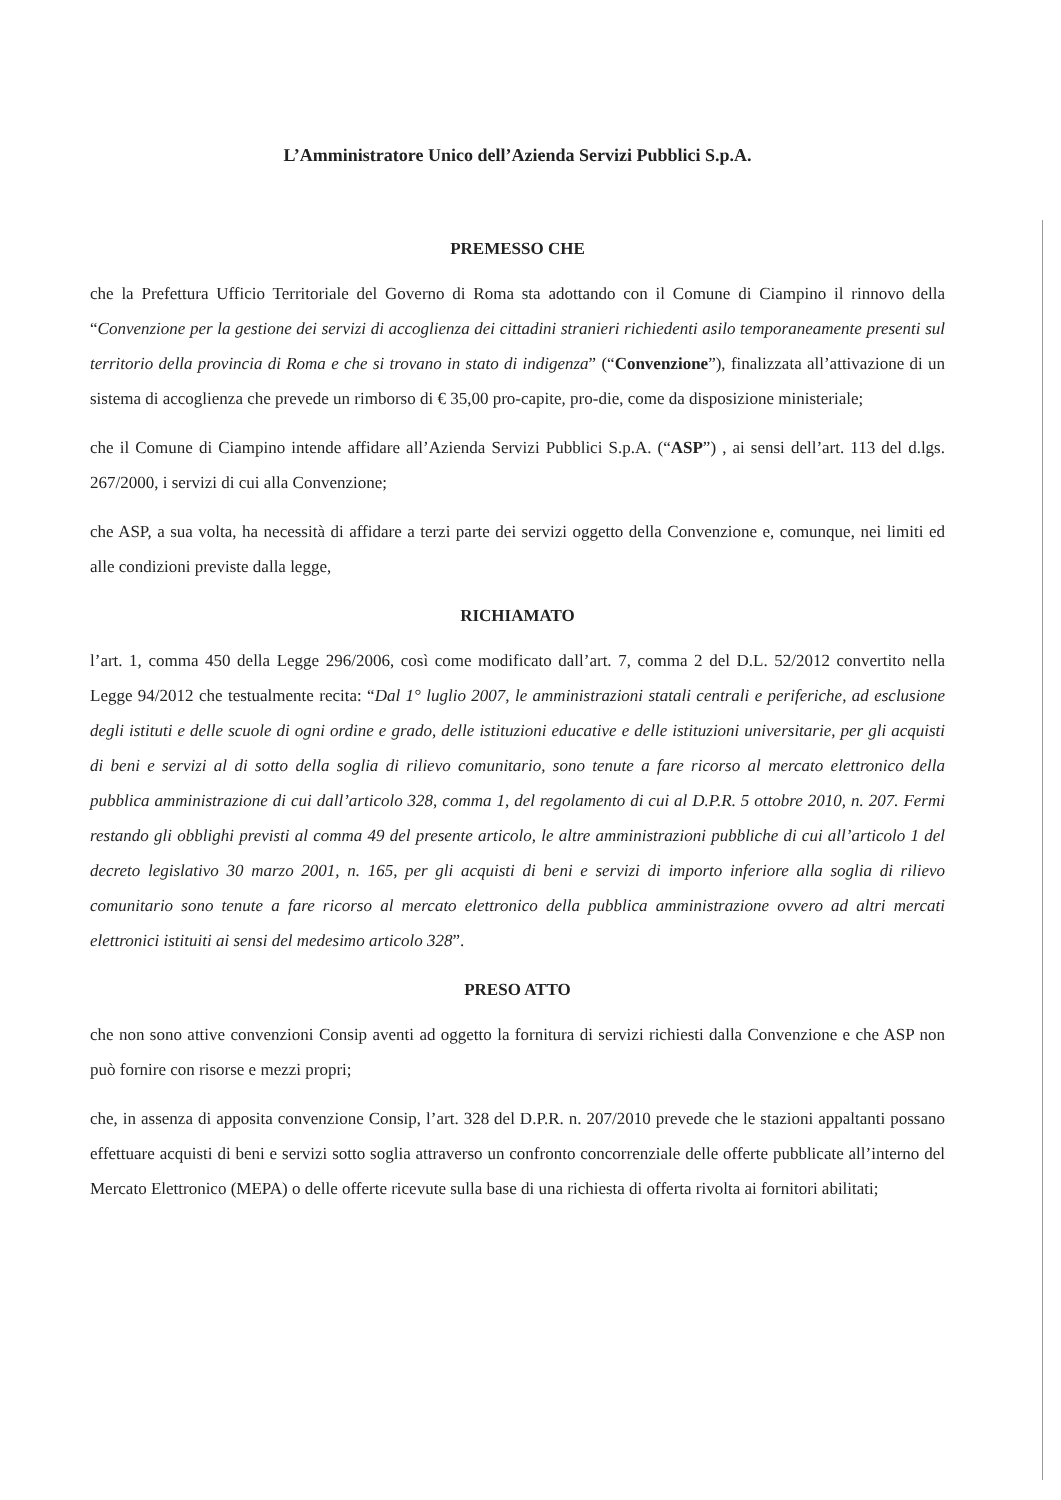L’Amministratore Unico dell’Azienda Servizi Pubblici S.p.A.
PREMESSO CHE
che la Prefettura Ufficio Territoriale del Governo di Roma sta adottando con il Comune di Ciampino il rinnovo della “Convenzione per la gestione dei servizi di accoglienza dei cittadini stranieri richiedenti asilo temporaneamente presenti sul territorio della provincia di Roma e che si trovano in stato di indigenza” (“Convenzione”), finalizzata all’attivazione di un sistema di accoglienza che prevede un rimborso di € 35,00 pro-capite, pro-die, come da disposizione ministeriale;
che il Comune di Ciampino intende affidare all’Azienda Servizi Pubblici S.p.A. (“ASP”) , ai sensi dell’art. 113 del d.lgs. 267/2000, i servizi di cui alla Convenzione;
che ASP, a sua volta, ha necessità di affidare a terzi parte dei servizi oggetto della Convenzione e, comunque, nei limiti ed alle condizioni previste dalla legge,
RICHIAMATO
l’art. 1, comma 450 della Legge 296/2006, così come modificato dall’art. 7, comma 2 del D.L. 52/2012 convertito nella Legge 94/2012 che testualmente recita: “Dal 1° luglio 2007, le amministrazioni statali centrali e periferiche, ad esclusione degli istituti e delle scuole di ogni ordine e grado, delle istituzioni educative e delle istituzioni universitarie, per gli acquisti di beni e servizi al di sotto della soglia di rilievo comunitario, sono tenute a fare ricorso al mercato elettronico della pubblica amministrazione di cui dall’articolo 328, comma 1, del regolamento di cui al D.P.R. 5 ottobre 2010, n. 207. Fermi restando gli obblighi previsti al comma 49 del presente articolo, le altre amministrazioni pubbliche di cui all’articolo 1 del decreto legislativo 30 marzo 2001, n. 165, per gli acquisti di beni e servizi di importo inferiore alla soglia di rilievo comunitario sono tenute a fare ricorso al mercato elettronico della pubblica amministrazione ovvero ad altri mercati elettronici istituiti ai sensi del medesimo articolo 328”.
PRESO ATTO
che non sono attive convenzioni Consip aventi ad oggetto la fornitura di servizi richiesti dalla Convenzione e che ASP non può fornire con risorse e mezzi propri;
che, in assenza di apposita convenzione Consip, l’art. 328 del D.P.R. n. 207/2010 prevede che le stazioni appaltanti possano effettuare acquisti di beni e servizi sotto soglia attraverso un confronto concorrenziale delle offerte pubblicate all’interno del Mercato Elettronico (MEPA) o delle offerte ricevute sulla base di una richiesta di offerta rivolta ai fornitori abilitati;